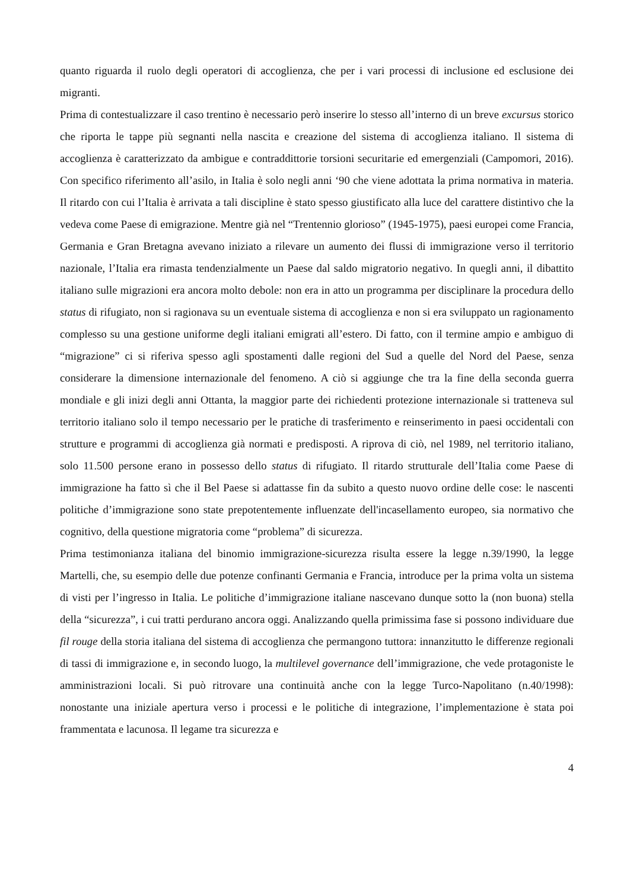quanto riguarda il ruolo degli operatori di accoglienza, che per i vari processi di inclusione ed esclusione dei migranti.
Prima di contestualizzare il caso trentino è necessario però inserire lo stesso all’interno di un breve excursus storico che riporta le tappe più segnanti nella nascita e creazione del sistema di accoglienza italiano. Il sistema di accoglienza è caratterizzato da ambigue e contraddittorie torsioni securitarie ed emergenziali (Campomori, 2016). Con specifico riferimento all’asilo, in Italia è solo negli anni ‘90 che viene adottata la prima normativa in materia. Il ritardo con cui l’Italia è arrivata a tali discipline è stato spesso giustificato alla luce del carattere distintivo che la vedeva come Paese di emigrazione. Mentre già nel “Trentennio glorioso” (1945-1975), paesi europei come Francia, Germania e Gran Bretagna avevano iniziato a rilevare un aumento dei flussi di immigrazione verso il territorio nazionale, l’Italia era rimasta tendenzialmente un Paese dal saldo migratorio negativo. In quegli anni, il dibattito italiano sulle migrazioni era ancora molto debole: non era in atto un programma per disciplinare la procedura dello status di rifugiato, non si ragionava su un eventuale sistema di accoglienza e non si era sviluppato un ragionamento complesso su una gestione uniforme degli italiani emigrati all’estero. Di fatto, con il termine ampio e ambiguo di “migrazione” ci si riferiva spesso agli spostamenti dalle regioni del Sud a quelle del Nord del Paese, senza considerare la dimensione internazionale del fenomeno. A ciò si aggiunge che tra la fine della seconda guerra mondiale e gli inizi degli anni Ottanta, la maggior parte dei richiedenti protezione internazionale si tratteneva sul territorio italiano solo il tempo necessario per le pratiche di trasferimento e reinserimento in paesi occidentali con strutture e programmi di accoglienza già normati e predisposti. A riprova di ciò, nel 1989, nel territorio italiano, solo 11.500 persone erano in possesso dello status di rifugiato. Il ritardo strutturale dell’Italia come Paese di immigrazione ha fatto sì che il Bel Paese si adattasse fin da subito a questo nuovo ordine delle cose: le nascenti politiche d’immigrazione sono state prepotentemente influenzate dell'incasellamento europeo, sia normativo che cognitivo, della questione migratoria come “problema” di sicurezza.
Prima testimonianza italiana del binomio immigrazione-sicurezza risulta essere la legge n.39/1990, la legge Martelli, che, su esempio delle due potenze confinanti Germania e Francia, introduce per la prima volta un sistema di visti per l’ingresso in Italia. Le politiche d’immigrazione italiane nascevano dunque sotto la (non buona) stella della “sicurezza”, i cui tratti perdurano ancora oggi. Analizzando quella primissima fase si possono individuare due fil rouge della storia italiana del sistema di accoglienza che permangono tuttora: innanzitutto le differenze regionali di tassi di immigrazione e, in secondo luogo, la multilevel governance dell’immigrazione, che vede protagoniste le amministrazioni locali. Si può ritrovare una continuità anche con la legge Turco-Napolitano (n.40/1998): nonostante una iniziale apertura verso i processi e le politiche di integrazione, l’implementazione è stata poi frammentata e lacunosa. Il legame tra sicurezza e
4